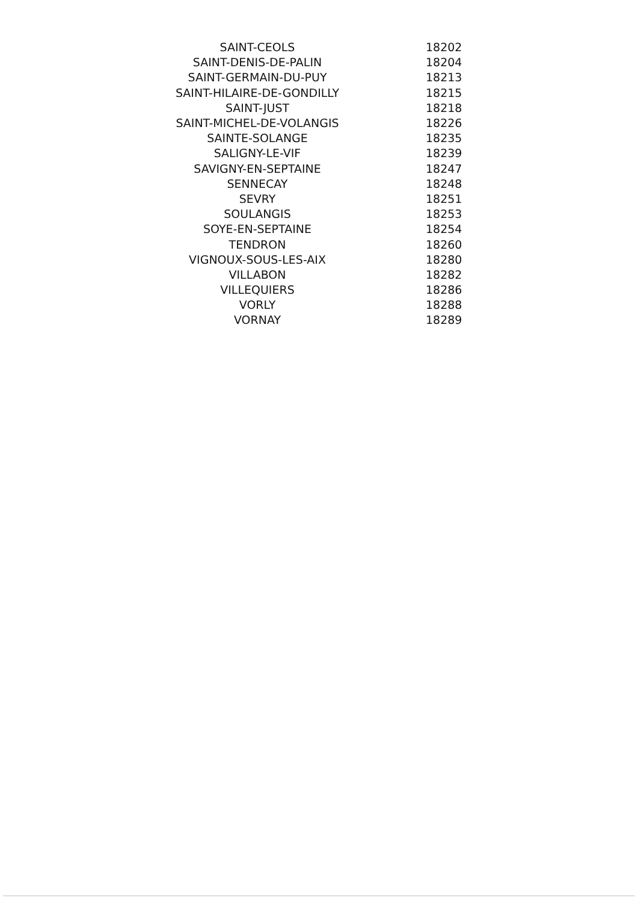| SAINT-CEOLS | 18202 |
| SAINT-DENIS-DE-PALIN | 18204 |
| SAINT-GERMAIN-DU-PUY | 18213 |
| SAINT-HILAIRE-DE-GONDILLY | 18215 |
| SAINT-JUST | 18218 |
| SAINT-MICHEL-DE-VOLANGIS | 18226 |
| SAINTE-SOLANGE | 18235 |
| SALIGNY-LE-VIF | 18239 |
| SAVIGNY-EN-SEPTAINE | 18247 |
| SENNECAY | 18248 |
| SEVRY | 18251 |
| SOULANGIS | 18253 |
| SOYE-EN-SEPTAINE | 18254 |
| TENDRON | 18260 |
| VIGNOUX-SOUS-LES-AIX | 18280 |
| VILLABON | 18282 |
| VILLEQUIERS | 18286 |
| VORLY | 18288 |
| VORNAY | 18289 |